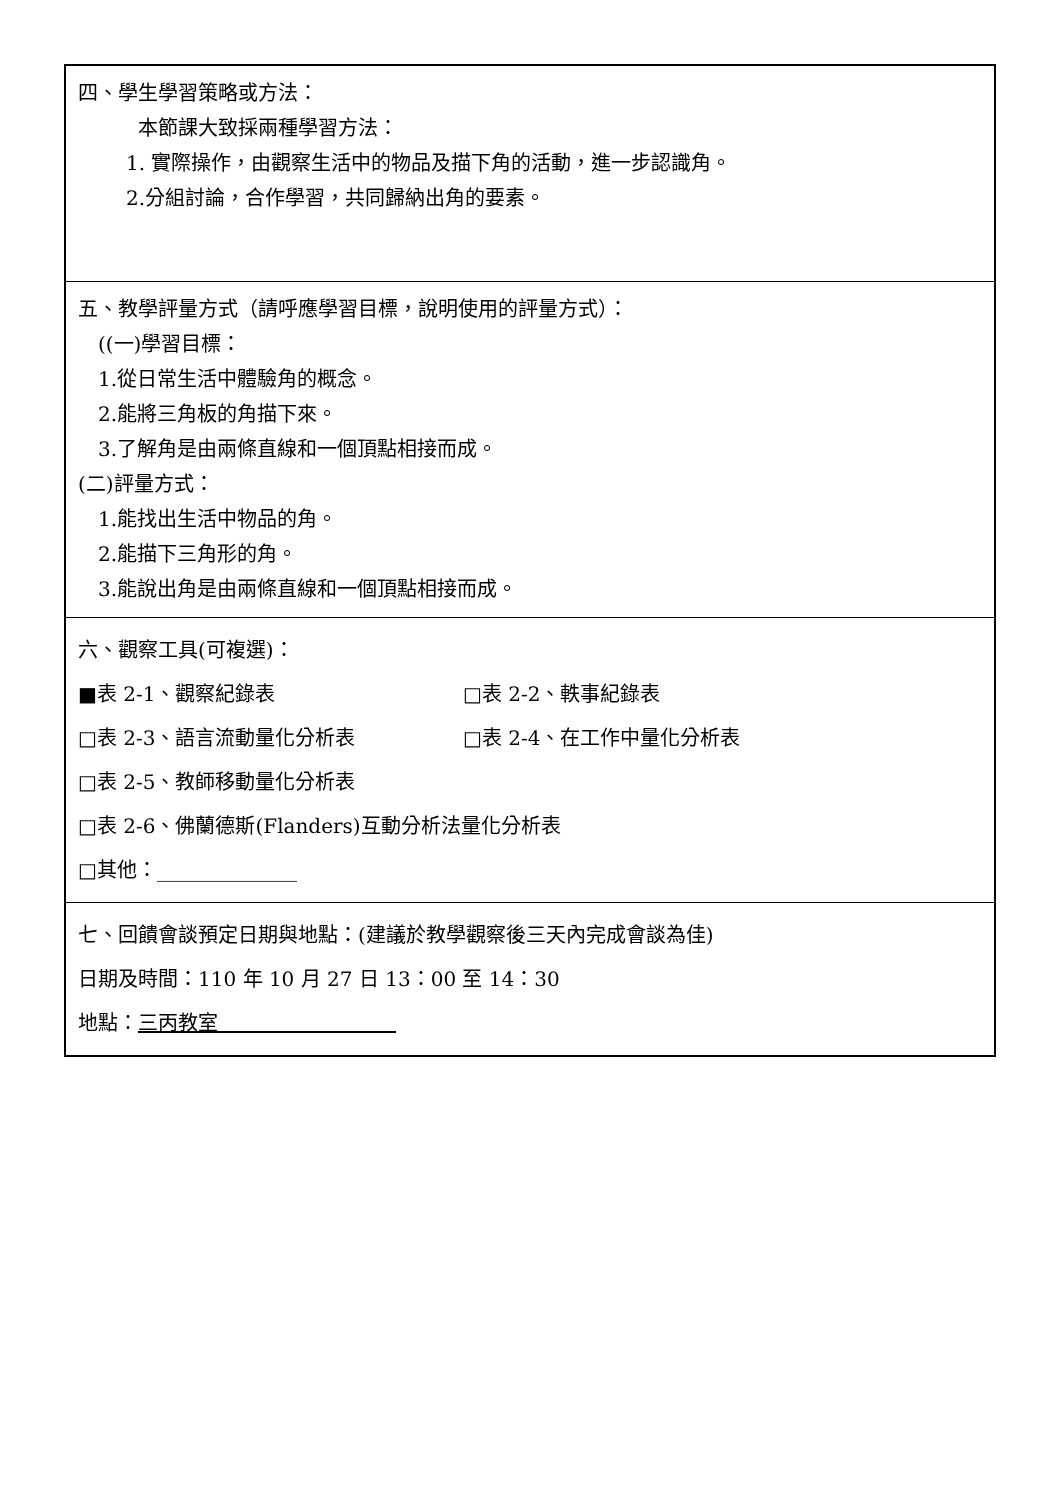| 四、學生學習策略或方法： 本節課大致採兩種學習方法： 1. 實際操作，由觀察生活中的物品及描下角的活動，進一步認識角。 2.分組討論，合作學習，共同歸納出角的要素。 |
| 五、教學評量方式（請呼應學習目標，說明使用的評量方式）： ((一)學習目標： 1.從日常生活中體驗角的概念。 2.能將三角板的角描下來。 3.了解角是由兩條直線和一個頂點相接而成。 (二)評量方式： 1.能找出生活中物品的角。 2.能描下三角形的角。 3.能說出角是由兩條直線和一個頂點相接而成。 |
| 六、觀察工具(可複選)： ■表 2-1、觀察紀錄表 □表 2-2、軼事紀錄表 □表 2-3、語言流動量化分析表 □表 2-4、在工作中量化分析表 □表 2-5、教師移動量化分析表 □表 2-6、佛蘭德斯(Flanders)互動分析法量化分析表 □其他：______________ |
| 七、回饋會談預定日期與地點：(建議於教學觀察後三天內完成會談為佳) 日期及時間：110 年 10 月 27 日 13：00 至 14：30 地點： 三丙教室 |